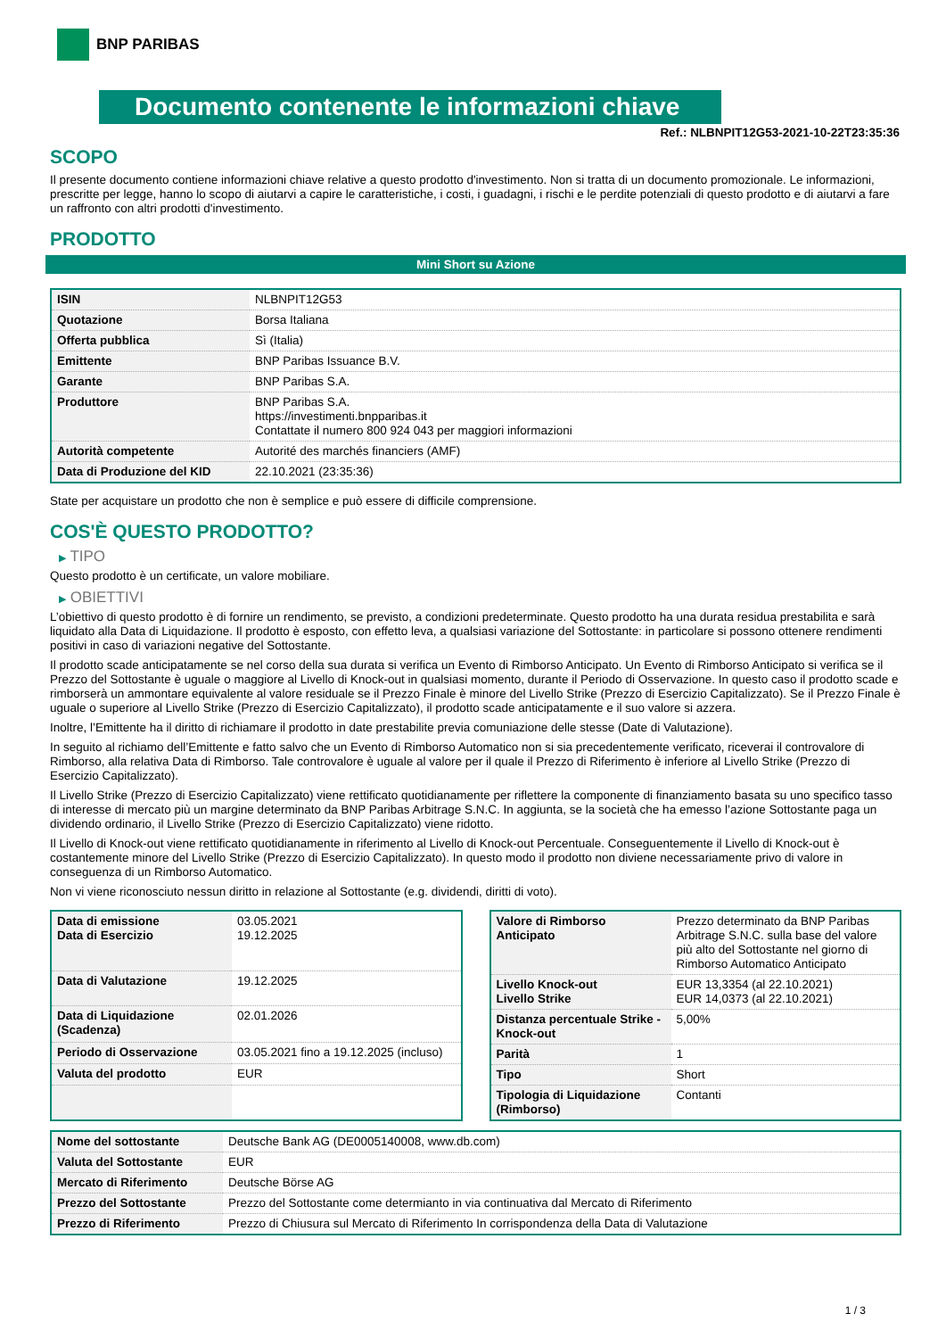BNP PARIBAS
Documento contenente le informazioni chiave
Ref.: NLBNPIT12G53-2021-10-22T23:35:36
SCOPO
Il presente documento contiene informazioni chiave relative a questo prodotto d'investimento. Non si tratta di un documento promozionale. Le informazioni, prescritte per legge, hanno lo scopo di aiutarvi a capire le caratteristiche, i costi, i guadagni, i rischi e le perdite potenziali di questo prodotto e di aiutarvi a fare un raffronto con altri prodotti d'investimento.
PRODOTTO
Mini Short su Azione
| ISIN | NLBNPIT12G53 |
| Quotazione | Borsa Italiana |
| Offerta pubblica | Sì (Italia) |
| Emittente | BNP Paribas Issuance B.V. |
| Garante | BNP Paribas S.A. |
| Produttore | BNP Paribas S.A. https://investimenti.bnpparibas.it Contattate il numero 800 924 043 per maggiori informazioni |
| Autorità competente | Autorité des marchés financiers (AMF) |
| Data di Produzione del KID | 22.10.2021 (23:35:36) |
State per acquistare un prodotto che non è semplice e può essere di difficile comprensione.
COS'È QUESTO PRODOTTO?
▶ TIPO
Questo prodotto è un certificate, un valore mobiliare.
▶ OBIETTIVI
L’obiettivo di questo prodotto è di fornire un rendimento, se previsto, a condizioni predeterminate. Questo prodotto ha una durata residua prestabilita e sarà liquidato alla Data di Liquidazione. Il prodotto è esposto, con effetto leva, a qualsiasi variazione del Sottostante: in particolare si possono ottenere rendimenti positivi in caso di variazioni negative del Sottostante.
Il prodotto scade anticipatamente se nel corso della sua durata si verifica un Evento di Rimborso Anticipato. Un Evento di Rimborso Anticipato si verifica se il Prezzo del Sottostante è uguale o maggiore al Livello di Knock-out in qualsiasi momento, durante il Periodo di Osservazione. In questo caso il prodotto scade e rimborserà un ammontare equivalente al valore residuale se il Prezzo Finale è minore del Livello Strike (Prezzo di Esercizio Capitalizzato). Se il Prezzo Finale è uguale o superiore al Livello Strike (Prezzo di Esercizio Capitalizzato), il prodotto scade anticipatamente e il suo valore si azzera.
Inoltre, l’Emittente ha il diritto di richiamare il prodotto in date prestabilite previa comuniazione delle stesse (Date di Valutazione).
In seguito al richiamo dell’Emittente e fatto salvo che un Evento di Rimborso Automatico non si sia precedentemente verificato, riceverai il controvalore di Rimborso, alla relativa Data di Rimborso. Tale controvalore è uguale al valore per il quale il Prezzo di Riferimento è inferiore al Livello Strike (Prezzo di Esercizio Capitalizzato).
Il Livello Strike (Prezzo di Esercizio Capitalizzato) viene rettificato quotidianamente per riflettere la componente di finanziamento basata su uno specifico tasso di interesse di mercato più un margine determinato da BNP Paribas Arbitrage S.N.C. In aggiunta, se la società che ha emesso l’azione Sottostante paga un dividendo ordinario, il Livello Strike (Prezzo di Esercizio Capitalizzato) viene ridotto.
Il Livello di Knock-out viene rettificato quotidianamente in riferimento al Livello di Knock-out Percentuale. Conseguentemente il Livello di Knock-out è costantemente minore del Livello Strike (Prezzo di Esercizio Capitalizzato). In questo modo il prodotto non diviene necessariamente privo di valore in conseguenza di un Rimborso Automatico.
Non vi viene riconosciuto nessun diritto in relazione al Sottostante (e.g. dividendi, diritti di voto).
| Data di emissione Data di Esercizio | 03.05.2021 19.12.2025 |
| Data di Valutazione | 19.12.2025 |
| Data di Liquidazione (Scadenza) | 02.01.2026 |
| Periodo di Osservazione | 03.05.2021 fino a 19.12.2025 (incluso) |
| Valuta del prodotto | EUR |
| Valore di Rimborso Anticipato | Prezzo determinato da BNP Paribas Arbitrage S.N.C. sulla base del valore più alto del Sottostante nel giorno di Rimborso Automatico Anticipato |
| Livello Knock-out Livello Strike | EUR 13,3354 (al 22.10.2021) EUR 14,0373 (al 22.10.2021) |
| Distanza percentuale Strike - Knock-out | 5,00% |
| Parità | 1 |
| Tipo | Short |
| Tipologia di Liquidazione (Rimborso) | Contanti |
| Nome del sottostante | Deutsche Bank AG (DE0005140008, www.db.com) |
| Valuta del Sottostante | EUR |
| Mercato di Riferimento | Deutsche Börse AG |
| Prezzo del Sottostante | Prezzo del Sottostante come determianto in via continuativa dal Mercato di Riferimento |
| Prezzo di Riferimento | Prezzo di Chiusura sul Mercato di Riferimento In corrispondenza della Data di Valutazione |
1 / 3